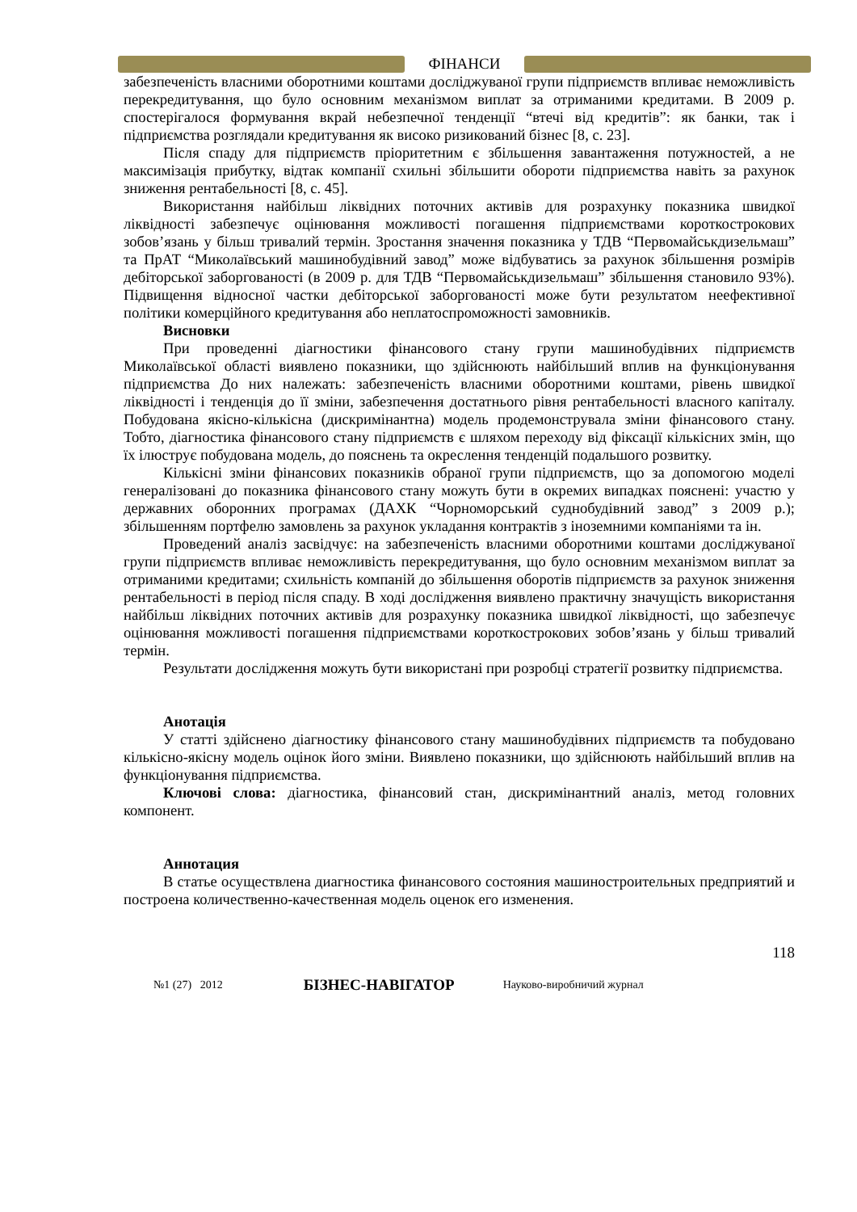ФІНАНСИ
забезпеченість власними оборотними коштами досліджуваної групи підприємств впливає неможливість перекредитування, що було основним механізмом виплат за отриманими кредитами. В 2009 р. спостерігалося формування вкрай небезпечної тенденції “втечі від кредитів”: як банки, так і підприємства розглядали кредитування як високо ризикований бізнес [8, с. 23].
Після спаду для підприємств пріоритетним є збільшення завантаження потужностей, а не максимізація прибутку, відтак компанії схильні збільшити обороти підприємства навіть за рахунок зниження рентабельності [8, с. 45].
Використання найбільш ліквідних поточних активів для розрахунку показника швидкої ліквідності забезпечує оцінювання можливості погашення підприємствами короткострокових зобов’язань у більш тривалий термін. Зростання значення показника у ТДВ “Первомайськдизельмаш” та ПрАТ “Миколаївський машинобудівний завод” може відбуватись за рахунок збільшення розмірів дебіторської заборгованості (в 2009 р. для ТДВ “Первомайськдизельмаш” збільшення становило 93%). Підвищення відносної частки дебіторської заборгованості може бути результатом неефективної політики комерційного кредитування або неплатоспроможності замовників.
Висновки
При проведенні діагностики фінансового стану групи машинобудівних підприємств Миколаївської області виявлено показники, що здійснюють найбільший вплив на функціонування підприємства До них належать: забезпеченість власними оборотними коштами, рівень швидкої ліквідності і тенденція до її зміни, забезпечення достатнього рівня рентабельності власного капіталу. Побудована якісно-кількісна (дискримінантна) модель продемонструвала зміни фінансового стану. Тобто, діагностика фінансового стану підприємств є шляхом переходу від фіксації кількісних змін, що їх ілюструє побудована модель, до пояснень та окреслення тенденцій подальшого розвитку.
Кількісні зміни фінансових показників обраної групи підприємств, що за допомогою моделі генералізовані до показника фінансового стану можуть бути в окремих випадках пояснені: участю у державних оборонних програмах (ДАХК “Чорноморський суднобудівний завод” з 2009 р.); збільшенням портфелю замовлень за рахунок укладання контрактів з іноземними компаніями та ін.
Проведений аналіз засвідчує: на забезпеченість власними оборотними коштами досліджуваної групи підприємств впливає неможливість перекредитування, що було основним механізмом виплат за отриманими кредитами; схильність компаній до збільшення оборотів підприємств за рахунок зниження рентабельності в період після спаду. В ході дослідження виявлено практичну значущість використання найбільш ліквідних поточних активів для розрахунку показника швидкої ліквідності, що забезпечує оцінювання можливості погашення підприємствами короткострокових зобов’язань у більш тривалий термін.
Результати дослідження можуть бути використані при розробці стратегії розвитку підприємства.
Анотація
У статті здійснено діагностику фінансового стану машинобудівних підприємств та побудовано кількісно-якісну модель оцінок його зміни. Виявлено показники, що здійснюють найбільший вплив на функціонування підприємства.
Ключові слова: діагностика, фінансовий стан, дискримінантний аналіз, метод головних компонент.
Аннотация
В статье осуществлена диагностика финансового состояния машиностроительных предприятий и построена количественно-качественная модель оценок его изменения.
118
№1 (27) 2012 БІЗНЕС-НАВІГАТОР Науково-виробничий журнал